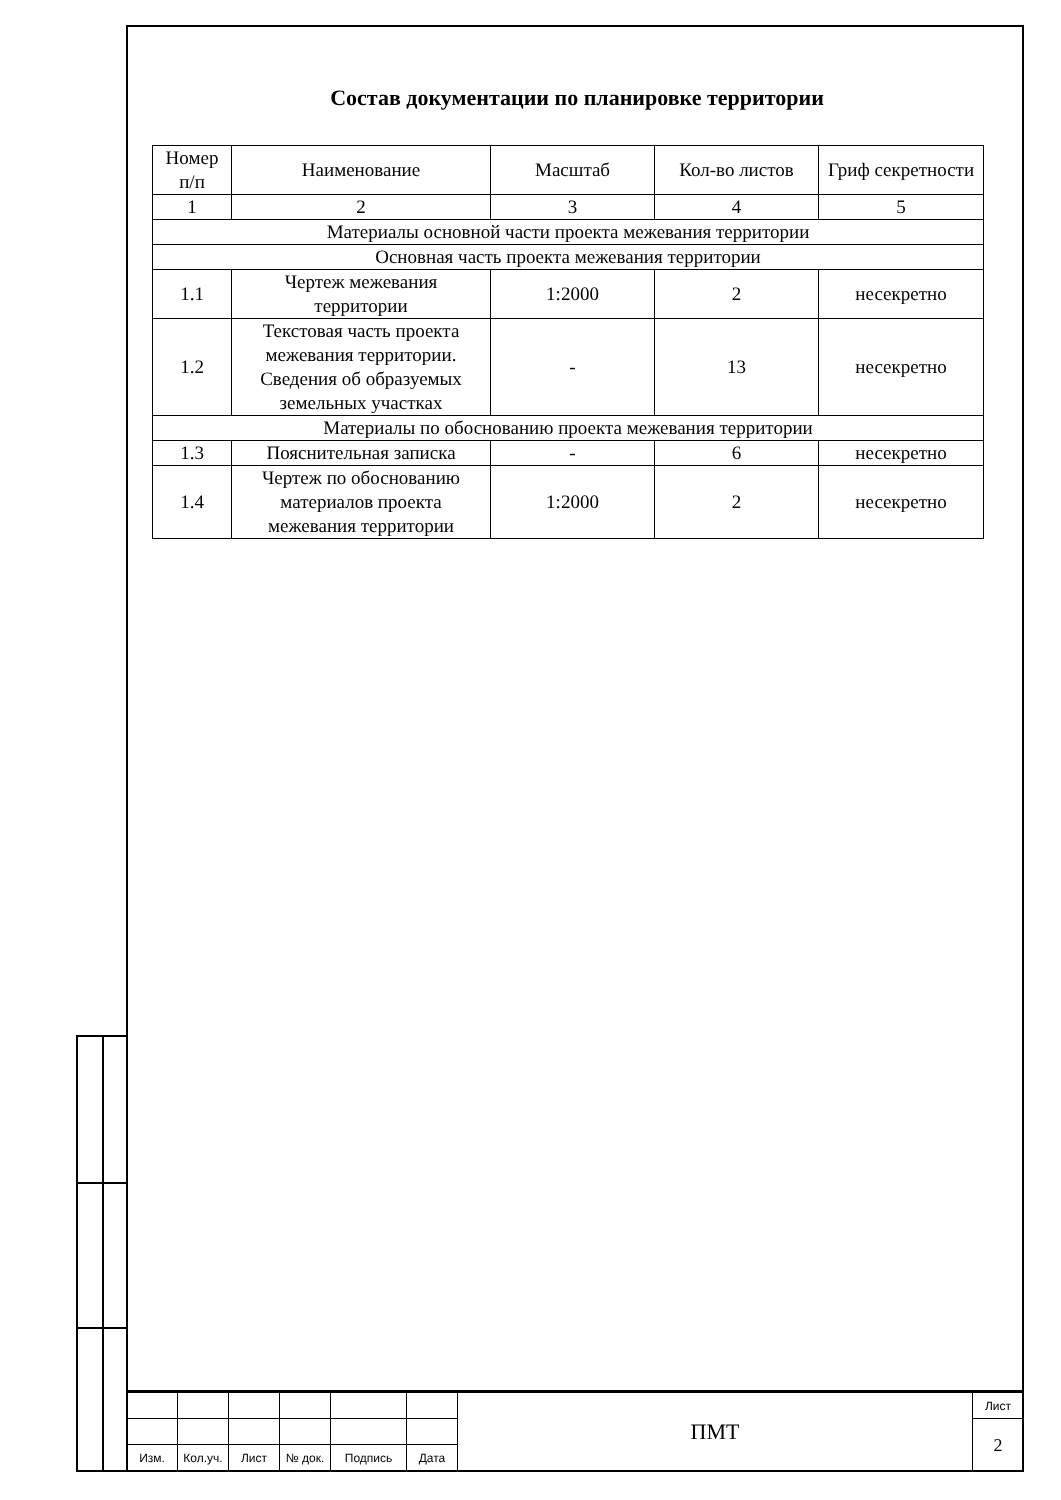Состав документации по планировке территории
| Номер п/п | Наименование | Масштаб | Кол-во листов | Гриф секретности |
| 1 | 2 | 3 | 4 | 5 |
| Материалы основной части проекта межевания территории | | | | |
| Основная часть проекта межевания территории | | | | |
| 1.1 | Чертеж межевания территории | 1:2000 | 2 | несекретно |
| 1.2 | Текстовая часть проекта межевания территории. Сведения об образуемых земельных участках | - | 13 | несекретно |
| Материалы по обоснованию проекта межевания территории | | | | |
| 1.3 | Пояснительная записка | - | 6 | несекретно |
| 1.4 | Чертеж по обоснованию материалов проекта межевания территории | 1:2000 | 2 | несекретно |
| | | | | | | ПМТ | Лист |
| | | | | | | | 2 |
| Изм. | Кол.уч. | Лист | № док. | Подпись | Дата | | |